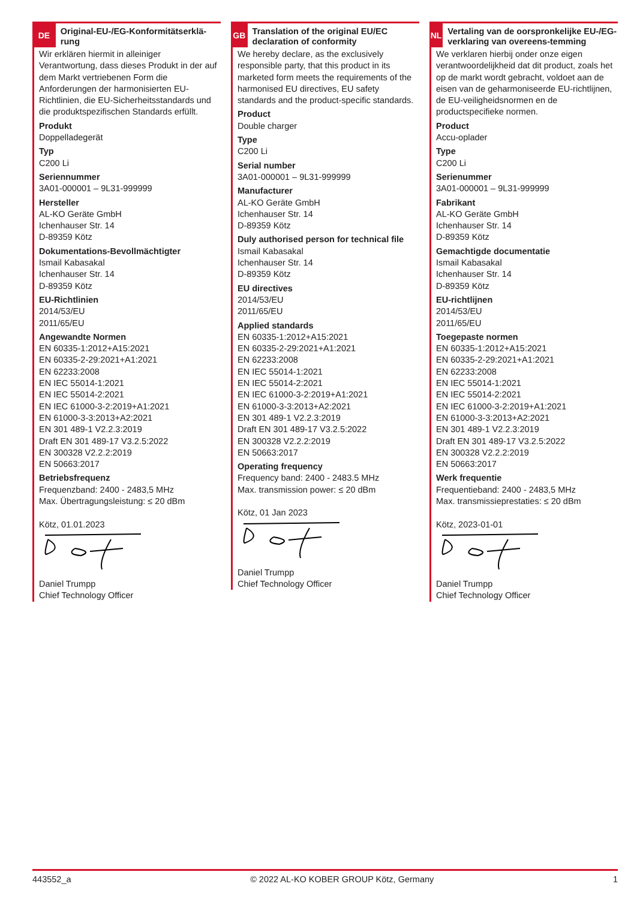DE
Original-EU-/EG-Konformitätserklä-rung
Wir erklären hiermit in alleiniger Verantwortung, dass dieses Produkt in der auf dem Markt vertriebenen Form die Anforderungen der harmonisierten EU-Richtlinien, die EU-Sicherheitsstandards und die produktspezifischen Standards erfüllt.
Produkt
Doppelladegerät
Typ
C200 Li
Seriennummer
3A01-000001 – 9L31-999999
Hersteller
AL-KO Geräte GmbH
Ichenhauser Str. 14
D-89359 Kötz
Dokumentations-Bevollmächtigter
Ismail Kabasakal
Ichenhauser Str. 14
D-89359 Kötz
EU-Richtlinien
2014/53/EU
2011/65/EU
Angewandte Normen
EN 60335-1:2012+A15:2021
EN 60335-2-29:2021+A1:2021
EN 62233:2008
EN IEC 55014-1:2021
EN IEC 55014-2:2021
EN IEC 61000-3-2:2019+A1:2021
EN 61000-3-3:2013+A2:2021
EN 301 489-1 V2.2.3:2019
Draft EN 301 489-17 V3.2.5:2022
EN 300328 V2.2.2:2019
EN 50663:2017
Betriebsfrequenz
Frequenzband: 2400 - 2483,5 MHz
Max. Übertragungsleistung: ≤ 20 dBm
Kötz, 01.01.2023
Daniel Trumpp
Chief Technology Officer
GB
Translation of the original EU/EC declaration of conformity
We hereby declare, as the exclusively responsible party, that this product in its marketed form meets the requirements of the harmonised EU directives, EU safety standards and the product-specific standards.
Product
Double charger
Type
C200 Li
Serial number
3A01-000001 – 9L31-999999
Manufacturer
AL-KO Geräte GmbH
Ichenhauser Str. 14
D-89359 Kötz
Duly authorised person for technical file
Ismail Kabasakal
Ichenhauser Str. 14
D-89359 Kötz
EU directives
2014/53/EU
2011/65/EU
Applied standards
EN 60335-1:2012+A15:2021
EN 60335-2-29:2021+A1:2021
EN 62233:2008
EN IEC 55014-1:2021
EN IEC 55014-2:2021
EN IEC 61000-3-2:2019+A1:2021
EN 61000-3-3:2013+A2:2021
EN 301 489-1 V2.2.3:2019
Draft EN 301 489-17 V3.2.5:2022
EN 300328 V2.2.2:2019
EN 50663:2017
Operating frequency
Frequency band: 2400 - 2483.5 MHz
Max. transmission power: ≤ 20 dBm
Kötz, 01 Jan 2023
Daniel Trumpp
Chief Technology Officer
NL
Vertaling van de oorspronkelijke EU-/EG-verklaring van overeens-temming
We verklaren hierbij onder onze eigen verantwoordelijkheid dat dit product, zoals het op de markt wordt gebracht, voldoet aan de eisen van de geharmoniseerde EU-richtlijnen, de EU-veiligheidsnormen en de productspecifieke normen.
Product
Accu-oplader
Type
C200 Li
Serienummer
3A01-000001 – 9L31-999999
Fabrikant
AL-KO Geräte GmbH
Ichenhauser Str. 14
D-89359 Kötz
Gemachtigde documentatie
Ismail Kabasakal
Ichenhauser Str. 14
D-89359 Kötz
EU-richtlijnen
2014/53/EU
2011/65/EU
Toegepaste normen
EN 60335-1:2012+A15:2021
EN 60335-2-29:2021+A1:2021
EN 62233:2008
EN IEC 55014-1:2021
EN IEC 55014-2:2021
EN IEC 61000-3-2:2019+A1:2021
EN 61000-3-3:2013+A2:2021
EN 301 489-1 V2.2.3:2019
Draft EN 301 489-17 V3.2.5:2022
EN 300328 V2.2.2:2019
EN 50663:2017
Werk frequentie
Frequentieband: 2400 - 2483,5 MHz
Max. transmissieprestaties: ≤ 20 dBm
Kötz, 2023-01-01
Daniel Trumpp
Chief Technology Officer
443552_a © 2022 AL-KO KOBER GROUP Kötz, Germany 1